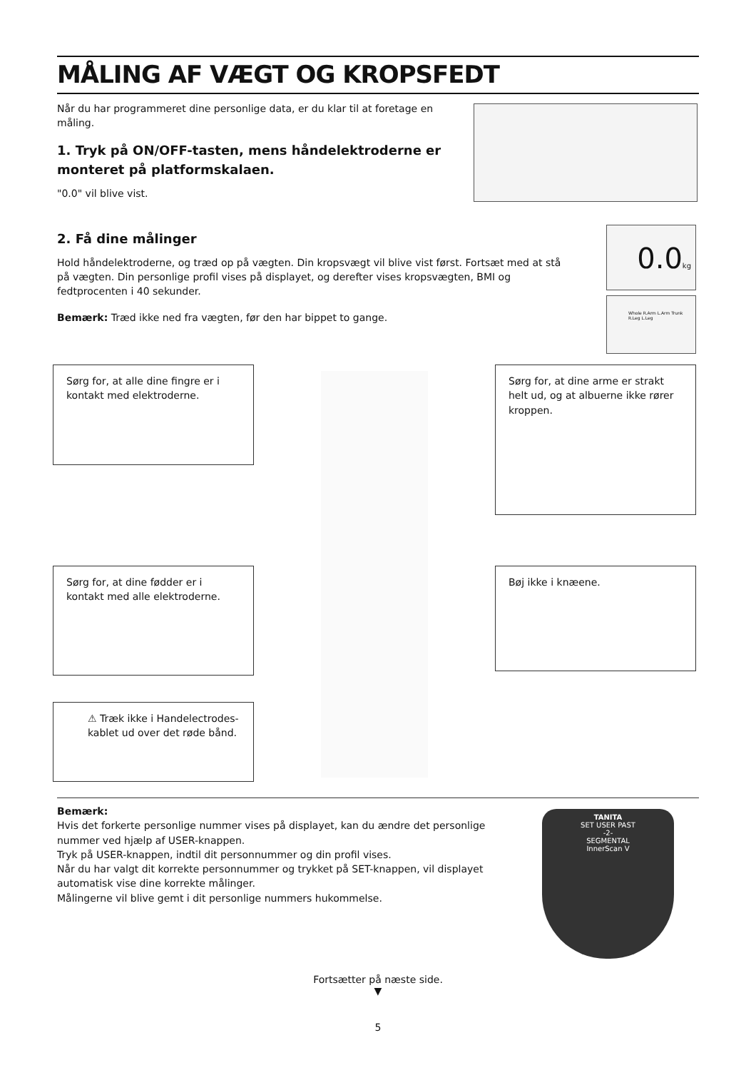MÅLING AF VÆGT OG KROPSFEDT
Når du har programmeret dine personlige data, er du klar til at foretage en måling.
1. Tryk på ON/OFF-tasten, mens håndelektroderne er monteret på platformskalaen.
"0.0" vil blive vist.
2. Få dine målinger
Hold håndelektroderne, og træd op på vægten. Din kropsvægt vil blive vist først. Fortsæt med at stå på vægten. Din personlige profil vises på displayet, og derefter vises kropsvægten, BMI og fedtprocenten i 40 sekunder.
Bemærk: Træd ikke ned fra vægten, før den har bippet to gange.
0.0kg
Whole R.Arm L.Arm Trunk R.Leg L.Leg
Sørg for, at alle dine fingre er i kontakt med elektroderne.
Sørg for, at dine arme er strakt helt ud, og at albuerne ikke rører kroppen.
Sørg for, at dine fødder er i kontakt med alle elektroderne.
Bøj ikke i knæene.
⚠ Træk ikke i Handelectrodes-kablet ud over det røde bånd.
Bemærk:
Hvis det forkerte personlige nummer vises på displayet, kan du ændre det personlige nummer ved hjælp af USER-knappen.
Tryk på USER-knappen, indtil dit personnummer og din profil vises.
Når du har valgt dit korrekte personnummer og trykket på SET-knappen, vil displayet automatisk vise dine korrekte målinger.
Målingerne vil blive gemt i dit personlige nummers hukommelse.
TANITA
SET USER PAST
-2-
SEGMENTAL
InnerScan V
Fortsætter på næste side.
▼
5